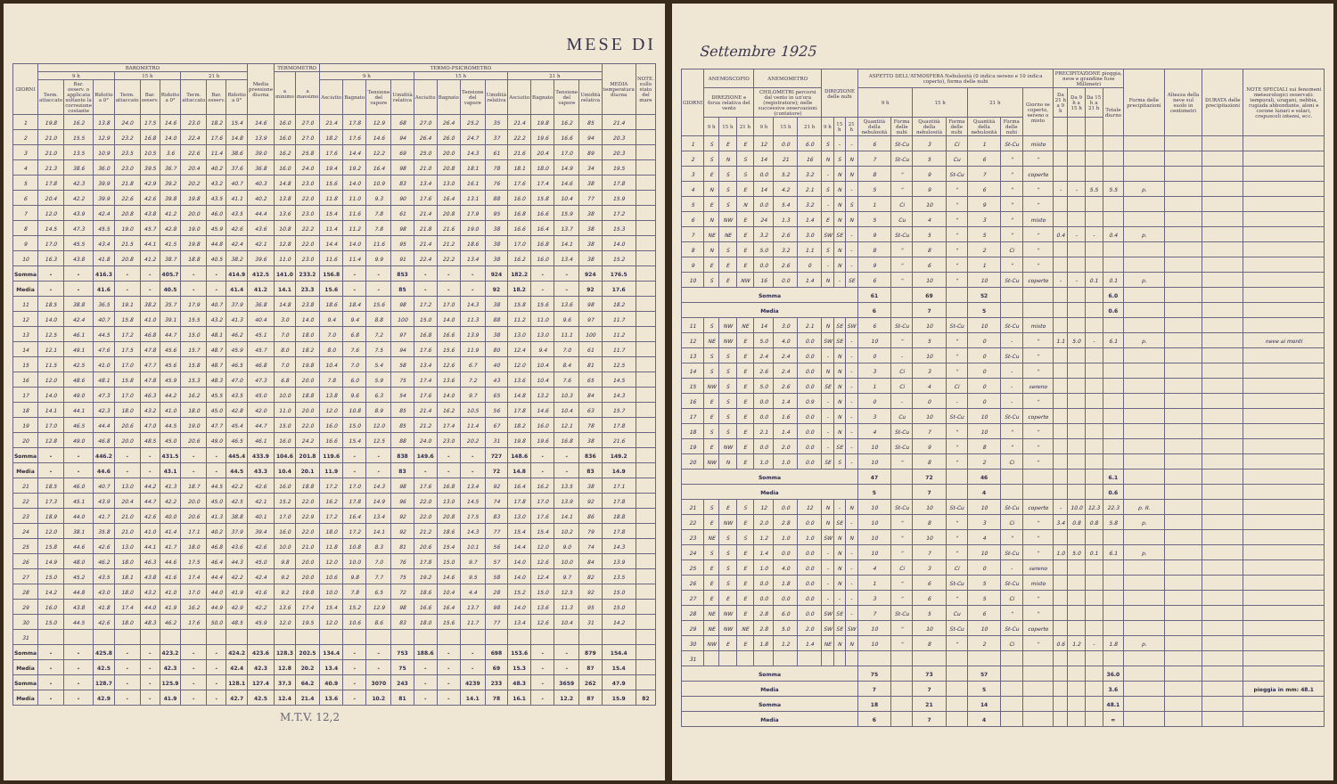MESE DI
| GIORNI | BAROMETRO | | | | | | | | | Media pressione diurna | TERMOMETRO | | TERMO-PSICROMETRO | | | | | | | | | | | | MEDIA temperatura diurna | NOTE. sullo stato del mare |
| --- | --- | --- | --- | --- | --- | --- | --- | --- | --- | --- | --- | --- | --- | --- | --- | --- | --- | --- | --- | --- | --- | --- | --- | --- | --- | --- |
| | 9 h | | | 15 h | | | 21 h | | | | a minimo | a massimo | 9 h | | | | 15 h | | | | 21 h | | | | | |
| | Term. attaccato | Bar. osserv. o applicata soltanto la correzione costante | Ridotto a 0° | Term. attaccato | Bar. osserv. | Ridotto a 0° | Term. attaccato | Bar. osserv. | Ridotto a 0° | | | | Asciutto | Bagnato | Tensione del vapore | Umidità relativa | Asciutto | Bagnato | Tensione del vapore | Umidità relativa | Asciutto | Bagnato | Tensione del vapore | Umidità relativa | | |
| 1 | 19.8 | 16.2 | 13.8 | 24.0 | 17.5 | 14.6 | 23.0 | 18.2 | 15.4 | 14.6 | 16.0 | 27.0 | 21.4 | 17.8 | 12.9 | 68 | 27.0 | 26.4 | 25.2 | 35 | 21.4 | 19.8 | 16.2 | 85 | 21.4 | |
| 2 | 21.0 | 15.5 | 12.9 | 23.2 | 16.8 | 14.0 | 22.4 | 17.6 | 14.8 | 13.9 | 16.0 | 27.0 | 18.2 | 17.6 | 14.6 | 94 | 26.4 | 26.0 | 24.7 | 37 | 22.2 | 19.6 | 16.6 | 94 | 20.3 | |
| 3 | 21.0 | 13.5 | 10.9 | 23.5 | 10.5 | 3.6 | 22.6 | 11.4 | 38.6 | 39.0 | 16.2 | 25.8 | 17.6 | 14.4 | 12.2 | 69 | 25.0 | 20.0 | 14.3 | 61 | 21.6 | 20.4 | 17.0 | 89 | 20.3 | |
| 4 | 21.3 | 38.6 | 36.0 | 23.0 | 39.5 | 36.7 | 20.4 | 40.2 | 37.6 | 36.8 | 16.0 | 24.0 | 19.4 | 19.2 | 16.4 | 98 | 21.0 | 20.8 | 18.1 | 78 | 18.1 | 18.0 | 14.9 | 34 | 19.5 | |
| 5 | 17.8 | 42.3 | 39.9 | 21.8 | 42.9 | 39.2 | 20.2 | 43.2 | 40.7 | 40.3 | 14.8 | 23.0 | 15.6 | 14.0 | 10.9 | 83 | 13.4 | 13.0 | 16.1 | 76 | 17.6 | 17.4 | 14.6 | 38 | 17.8 | |
| 6 | 20.4 | 42.2 | 39.9 | 22.6 | 42.6 | 39.8 | 19.8 | 43.5 | 41.1 | 40.2 | 13.8 | 22.0 | 11.8 | 11.0 | 9.3 | 90 | 17.6 | 16.4 | 13.1 | 88 | 16.0 | 15.8 | 10.4 | 77 | 15.9 | |
| 7 | 12.0 | 43.9 | 42.4 | 20.8 | 43.8 | 41.2 | 20.0 | 46.0 | 43.5 | 44.4 | 13.6 | 23.0 | 15.4 | 11.6 | 7.8 | 61 | 21.4 | 20.8 | 17.9 | 95 | 16.8 | 16.6 | 15.9 | 38 | 17.2 | |
| 8 | 14.5 | 47.3 | 45.5 | 19.0 | 45.7 | 42.8 | 19.0 | 45.9 | 42.6 | 43.6 | 10.8 | 22.2 | 11.4 | 11.2 | 7.8 | 98 | 21.8 | 21.6 | 19.0 | 38 | 16.6 | 16.4 | 13.7 | 38 | 15.3 | |
| 9 | 17.0 | 45.5 | 43.4 | 21.5 | 44.1 | 41.5 | 19.8 | 44.8 | 42.4 | 42.1 | 12.8 | 22.0 | 14.4 | 14.0 | 11.6 | 95 | 21.4 | 21.2 | 18.6 | 38 | 17.0 | 16.8 | 14.1 | 38 | 14.0 | |
| 10 | 16.3 | 43.8 | 41.8 | 20.8 | 41.2 | 38.7 | 18.8 | 40.5 | 38.2 | 39.6 | 11.0 | 23.0 | 11.6 | 11.4 | 9.9 | 91 | 22.4 | 22.2 | 13.4 | 38 | 16.2 | 16.0 | 13.4 | 38 | 15.2 | |
| Somma | - | - | 416.3 | - | - | 405.7 | - | - | 414.9 | 412.5 | 141.0 | 233.2 | 156.8 | - | - | 853 | - | - | - | 924 | 182.2 | - | - | 924 | 176.5 | |
| Media | - | - | 41.6 | - | - | 40.5 | - | - | 41.4 | 41.2 | 14.1 | 23.3 | 15.6 | - | - | 85 | - | - | - | 92 | 18.2 | - | - | 92 | 17.6 | |
| 11 | 18.5 | 38.8 | 36.5 | 19.1 | 38.2 | 35.7 | 17.9 | 40.7 | 37.9 | 36.8 | 14.8 | 23.8 | 18.6 | 18.4 | 15.6 | 98 | 17.2 | 17.0 | 14.3 | 38 | 15.8 | 15.6 | 13.6 | 98 | 18.2 | |
| 12 | 14.0 | 42.4 | 40.7 | 15.8 | 41.0 | 39.1 | 15.5 | 43.2 | 41.3 | 40.4 | 3.0 | 14.0 | 9.4 | 9.4 | 8.8 | 100 | 15.0 | 14.0 | 11.3 | 88 | 11.2 | 11.0 | 9.6 | 97 | 11.7 | |
| 13 | 12.5 | 46.1 | 44.5 | 17.2 | 46.8 | 44.7 | 15.0 | 48.1 | 46.2 | 45.1 | 7.0 | 18.0 | 7.0 | 6.8 | 7.2 | 97 | 16.8 | 16.6 | 13.9 | 38 | 13.0 | 13.0 | 11.1 | 100 | 11.2 | |
| 14 | 12.1 | 49.1 | 47.6 | 17.5 | 47.8 | 45.6 | 15.7 | 48.7 | 45.9 | 45.7 | 8.0 | 18.2 | 8.0 | 7.6 | 7.5 | 94 | 17.6 | 15.6 | 11.9 | 80 | 12.4 | 9.4 | 7.0 | 61 | 11.7 | |
| 15 | 11.5 | 42.5 | 41.0 | 17.0 | 47.7 | 45.6 | 15.8 | 48.7 | 46.5 | 46.8 | 7.0 | 19.8 | 10.4 | 7.0 | 5.4 | 58 | 13.4 | 12.6 | 6.7 | 40 | 12.0 | 10.4 | 8.4 | 81 | 12.5 | |
| 16 | 12.0 | 48.6 | 48.1 | 15.8 | 47.8 | 45.9 | 15.3 | 48.3 | 47.0 | 47.3 | 6.8 | 20.0 | 7.8 | 6.0 | 5.9 | 75 | 17.4 | 13.6 | 7.2 | 43 | 13.6 | 10.4 | 7.6 | 65 | 14.5 | |
| 17 | 14.0 | 49.0 | 47.3 | 17.0 | 46.3 | 44.2 | 16.2 | 45.5 | 43.5 | 45.0 | 10.0 | 18.8 | 13.8 | 9.6 | 6.3 | 54 | 17.6 | 14.0 | 9.7 | 65 | 14.8 | 13.2 | 10.3 | 84 | 14.3 | |
| 18 | 14.1 | 44.1 | 42.3 | 18.0 | 43.2 | 41.0 | 18.0 | 45.0 | 42.8 | 42.0 | 11.0 | 20.0 | 12.0 | 10.8 | 8.9 | 85 | 21.4 | 16.2 | 10.5 | 56 | 17.8 | 14.6 | 10.4 | 63 | 15.7 | |
| 19 | 17.0 | 46.5 | 44.4 | 20.6 | 47.0 | 44.5 | 19.0 | 47.7 | 45.4 | 44.7 | 15.0 | 22.0 | 16.0 | 15.0 | 12.0 | 85 | 21.2 | 17.4 | 11.4 | 67 | 18.2 | 16.0 | 12.1 | 78 | 17.8 | |
| 20 | 12.8 | 49.0 | 46.8 | 20.0 | 48.5 | 45.0 | 20.6 | 49.0 | 46.5 | 46.1 | 16.0 | 24.2 | 16.6 | 15.4 | 12.5 | 88 | 24.0 | 23.0 | 20.2 | 31 | 19.8 | 19.6 | 16.8 | 38 | 21.6 | |
| Somma | - | - | 446.2 | - | - | 431.5 | - | - | 445.4 | 433.9 | 104.6 | 201.8 | 119.6 | - | - | 838 | 149.6 | - | - | 727 | 148.6 | - | - | 836 | 149.2 | |
| Media | - | - | 44.6 | - | - | 43.1 | - | - | 44.5 | 43.3 | 10.4 | 20.1 | 11.9 | - | - | 83 | - | - | - | 72 | 14.8 | - | - | 83 | 14.9 | |
| 21 | 18.5 | 46.0 | 40.7 | 13.0 | 44.2 | 41.3 | 18.7 | 44.5 | 42.2 | 42.6 | 16.0 | 18.8 | 17.2 | 17.0 | 14.3 | 98 | 17.6 | 16.8 | 13.4 | 92 | 16.4 | 16.2 | 13.5 | 38 | 17.1 | |
| 22 | 17.3 | 45.1 | 43.9 | 20.4 | 44.7 | 42.2 | 20.0 | 45.0 | 42.5 | 42.1 | 15.2 | 22.0 | 16.2 | 17.8 | 14.9 | 96 | 22.0 | 13.0 | 14.5 | 74 | 17.8 | 17.0 | 13.9 | 92 | 17.8 | |
| 23 | 18.9 | 44.0 | 41.7 | 21.0 | 42.6 | 40.0 | 20.6 | 41.3 | 38.8 | 40.1 | 17.0 | 22.9 | 17.2 | 16.4 | 13.4 | 92 | 22.0 | 20.8 | 17.5 | 83 | 13.0 | 17.6 | 14.1 | 86 | 18.8 | |
| 24 | 12.0 | 38.1 | 35.8 | 21.0 | 41.0 | 41.4 | 17.1 | 40.2 | 37.9 | 39.4 | 16.0 | 22.0 | 18.0 | 17.2 | 14.1 | 92 | 21.2 | 18.6 | 14.3 | 77 | 15.4 | 15.4 | 10.2 | 79 | 17.8 | |
| 25 | 15.8 | 44.6 | 42.6 | 13.0 | 44.1 | 41.7 | 18.0 | 46.8 | 43.6 | 42.6 | 10.0 | 21.0 | 11.8 | 10.8 | 8.3 | 81 | 20.6 | 15.4 | 10.1 | 56 | 14.4 | 12.0 | 9.0 | 74 | 14.3 | |
| 26 | 14.9 | 48.0 | 46.2 | 18.0 | 46.3 | 44.6 | 17.5 | 46.4 | 44.3 | 45.0 | 9.8 | 20.0 | 12.0 | 10.0 | 7.0 | 76 | 17.8 | 15.0 | 9.7 | 57 | 14.0 | 12.6 | 10.0 | 84 | 13.9 | |
| 27 | 15.0 | 45.2 | 43.5 | 18.1 | 43.8 | 41.6 | 17.4 | 44.4 | 42.2 | 42.4 | 9.2 | 20.0 | 10.6 | 9.8 | 7.7 | 75 | 19.2 | 14.6 | 9.5 | 58 | 14.0 | 12.4 | 9.7 | 82 | 13.5 | |
| 28 | 14.2 | 44.8 | 43.0 | 18.0 | 43.2 | 41.0 | 17.0 | 44.0 | 41.9 | 41.6 | 9.2 | 19.8 | 10.0 | 7.8 | 6.5 | 72 | 18.6 | 10.4 | 4.4 | 28 | 15.2 | 15.0 | 12.5 | 92 | 15.0 | |
| 29 | 16.0 | 43.8 | 41.8 | 17.4 | 44.0 | 41.9 | 16.2 | 44.9 | 42.9 | 42.2 | 13.6 | 17.4 | 15.4 | 15.2 | 12.9 | 98 | 16.6 | 16.4 | 13.7 | 98 | 14.0 | 13.6 | 11.3 | 95 | 15.0 | |
| 30 | 15.0 | 44.5 | 42.6 | 18.0 | 48.3 | 46.2 | 17.6 | 50.0 | 48.5 | 45.9 | 12.0 | 19.5 | 12.0 | 10.6 | 8.6 | 83 | 18.0 | 15.6 | 11.7 | 77 | 13.4 | 12.6 | 10.4 | 31 | 14.2 | |
| 31 | | | | | | | | | | | | | | | | | | | | | | | | | | |
| Somma | - | - | 425.8 | - | - | 423.2 | - | - | 424.2 | 423.6 | 128.3 | 202.5 | 134.4 | - | - | 753 | 188.6 | - | - | 698 | 153.6 | - | - | 879 | 154.4 | |
| Media | - | - | 42.5 | - | - | 42.3 | - | - | 42.4 | 42.3 | 12.8 | 20.2 | 13.4 | - | - | 75 | - | - | - | 69 | 15.3 | - | - | 87 | 15.4 | |
| Somma | - | - | 128.7 | - | - | 125.9 | - | - | 128.1 | 127.4 | 37.3 | 64.2 | 40.9 | - | 3070 | 243 | - | - | 4239 | 233 | 48.3 | - | 3659 | 262 | 47.9 | |
| Media | - | - | 42.9 | - | - | 41.9 | - | - | 42.7 | 42.5 | 12.4 | 21.4 | 13.6 | - | 10.2 | 81 | - | - | 14.1 | 78 | 16.1 | - | 12.2 | 87 | 15.9 | 82 |
M.T.V. 12,2
Settembre 1925
| GIORNI | ANEMOSCOPIO | | | ANEMOMETRO | | | DIREZIONE delle nubi | | | ASPETTO DELL'ATMOSFERA Nebulosità (0 indica sereno e 10 indica coperto), forma delle nubi | | | | | | | PRECIPITAZIONE pioggia, neve e grandine fuse Millimetri | | | | Forma delle precipitazioni | Altezza della neve sul suolo in centimetri | DURATA delle precipitazioni | NOTE SPECIALI sui fenomeni meteorologici osservati: temporali, uragani, nebbia, rugiada abbondante, aloni e corone lunari e solari, crepuscoli intensi, ecc. |
| --- | --- | --- | --- | --- | --- | --- | --- | --- | --- | --- | --- | --- | --- | --- | --- | --- | --- | --- | --- | --- | --- | --- | --- | --- |
| | DIREZIONE e forza relativa del vento | | | CHILOMETRI percorsi dal vento in un'ora (registratore); nelle successive osservazioni (contatore) | | | | | | 9 h | | 15 h | | 21 h | | Giorno se coperto, sereno o misto | Da 21 h a 9 h | Da 9 h a 15 h | Da 15 h a 21 h | Totale diurno | | | | |
| | 9 h | 15 h | 21 h | 9 h | 15 h | 21 h | 9 h | 15 h | 21 h | Quantità della nebulosità | Forma delle nubi | Quantità della nebulosità | Forma delle nubi | Quantità della nebulosità | Forma delle nubi | | | | | | | | | |
| 1 | S | E | E | 12 | 0.0 | 6.0 | S | - | - | 6 | St-Cu | 3 | Ci | 1 | St-Cu | misto | | | | | | | | |
| 2 | S | N | S | 14 | 21 | 16 | N | S | N | 7 | St-Cu | 5 | Cu | 6 | " | " | | | | | | | | |
| 3 | E | S | S | 0.0 | 5.2 | 3.2 | - | N | N | 8 | " | 9 | St-Cu | 7 | " | coperto | | | | | | | | |
| 4 | N | S | E | 14 | 4.2 | 2.1 | S | N | - | 5 | " | 9 | " | 6 | " | " | - | - | 5.5 | 5.5 | p. | | | |
| 5 | E | S | N | 0.0 | 5.4 | 3.2 | - | N | S | 1 | Ci | 10 | " | 9 | " | " | | | | | | | | |
| 6 | N | NW | E | 24 | 1.3 | 1.4 | E | N | N | 5 | Cu | 4 | " | 3 | " | misto | | | | | | | | |
| 7 | NE | NE | E | 3.2 | 2.6 | 3.0 | SW | SE | - | 9 | St-Cu | 5 | " | 5 | " | " | 0.4 | - | - | 0.4 | p. | | | |
| 8 | N | S | E | 5.0 | 3.2 | 1.1 | S | N | - | 8 | " | 8 | " | 2 | Ci | " | | | | | | | | |
| 9 | E | E | E | 0.0 | 2.6 | 0 | - | N | - | 9 | " | 6 | " | 1 | " | " | | | | | | | | |
| 10 | S | E | NW | 16 | 0.0 | 1.4 | N | - | SE | 6 | " | 10 | " | 10 | St-Cu | coperto | - | - | 0.1 | 0.1 | p. | | | |
| Somma | | | | | | | | | | 61 | | 69 | | 52 | | | | | | 6.0 | | | | |
| Media | | | | | | | | | | 6 | | 7 | | 5 | | | | | | 0.6 | | | | |
| 11 | S | NW | NE | 14 | 3.0 | 2.1 | N | SE | SW | 6 | St-Cu | 10 | St-Cu | 10 | St-Cu | misto | | | | | | | | |
| 12 | NE | NW | E | 5.0 | 4.0 | 0.0 | SW | SE | - | 10 | " | 5 | " | 0 | - | " | 1.1 | 5.0 | - | 6.1 | p. | | | neve ai monti |
| 13 | S | S | E | 2.4 | 2.4 | 0.0 | - | N | - | 0 | - | 10 | " | 0 | St-Cu | " | | | | | | | | |
| 14 | S | S | E | 2.6 | 2.4 | 0.0 | N | N | - | 3 | Ci | 3 | " | 0 | - | " | | | | | | | | |
| 15 | NW | S | E | 5.0 | 2.6 | 0.0 | SE | N | - | 1 | Ci | 4 | Ci | 0 | - | sereno | | | | | | | | |
| 16 | E | S | E | 0.0 | 1.4 | 0.9 | - | N | - | 0 | - | 0 | - | 0 | - | " | | | | | | | | |
| 17 | E | S | E | 0.0 | 1.6 | 0.0 | - | N | - | 3 | Cu | 10 | St-Cu | 10 | St-Cu | coperto | | | | | | | | |
| 18 | S | S | E | 2.1 | 1.4 | 0.0 | - | N | - | 4 | St-Cu | 7 | " | 10 | " | " | | | | | | | | |
| 19 | E | NW | E | 0.0 | 2.0 | 0.0 | - | SE | - | 10 | St-Cu | 9 | " | 8 | " | " | | | | | | | | |
| 20 | NW | N | E | 1.0 | 1.0 | 0.0 | SE | S | - | 10 | " | 8 | " | 2 | Ci | " | | | | | | | | |
| Somma | | | | | | | | | | 47 | | 72 | | 46 | | | | | | 6.1 | | | | |
| Media | | | | | | | | | | 5 | | 7 | | 4 | | | | | | 0.6 | | | | |
| 21 | S | E | S | 12 | 0.0 | 12 | N | - | N | 10 | St-Cu | 10 | St-Cu | 10 | St-Cu | coperto | - | 10.0 | 12.3 | 22.3 | p. R. | | | |
| 22 | E | NW | E | 2.0 | 2.8 | 0.0 | N | SE | - | 10 | " | 8 | " | 3 | Ci | " | 3.4 | 0.8 | 0.8 | 5.8 | p. | | | |
| 23 | NE | S | S | 1.2 | 1.0 | 1.0 | SW | N | N | 10 | " | 10 | " | 4 | " | " | | | | | | | | |
| 24 | S | S | E | 1.4 | 0.0 | 0.0 | - | N | - | 10 | " | 7 | " | 10 | St-Cu | " | 1.0 | 5.0 | 0.1 | 6.1 | p. | | | |
| 25 | E | S | E | 1.0 | 4.0 | 0.0 | - | N | - | 4 | Ci | 3 | Ci | 0 | - | sereno | | | | | | | | |
| 26 | E | S | E | 0.0 | 1.8 | 0.0 | - | N | - | 1 | " | 6 | St-Cu | 5 | St-Cu | misto | | | | | | | | |
| 27 | E | E | E | 0.0 | 0.0 | 0.0 | - | - | - | 3 | " | 6 | " | 5 | Ci | " | | | | | | | | |
| 28 | NE | NW | E | 2.8 | 6.0 | 0.0 | SW | SE | - | 7 | St-Cu | 5 | Cu | 6 | " | " | | | | | | | | |
| 29 | NE | NW | NE | 2.8 | 5.0 | 2.0 | SW | SE | SW | 10 | " | 10 | St-Cu | 10 | St-Cu | coperto | | | | | | | | |
| 30 | NW | E | E | 1.8 | 1.2 | 1.4 | NE | N | N | 10 | " | 8 | " | 2 | Ci | " | 0.6 | 1.2 | - | 1.8 | p. | | | |
| 31 | | | | | | | | | | | | | | | | | | | | | | | | |
| Somma | | | | | | | | | | 75 | | 73 | | 57 | | | | | | 36.0 | | | | |
| Media | | | | | | | | | | 7 | | 7 | | 5 | | | | | | 3.6 | | | | pioggia in mm: 48.1 |
| Somma | | | | | | | | | | 18 | | 21 | | 14 | | | | | | 48.1 | | | | |
| Media | | | | | | | | | | 6 | | 7 | | 4 | | | | | | = | | | | |